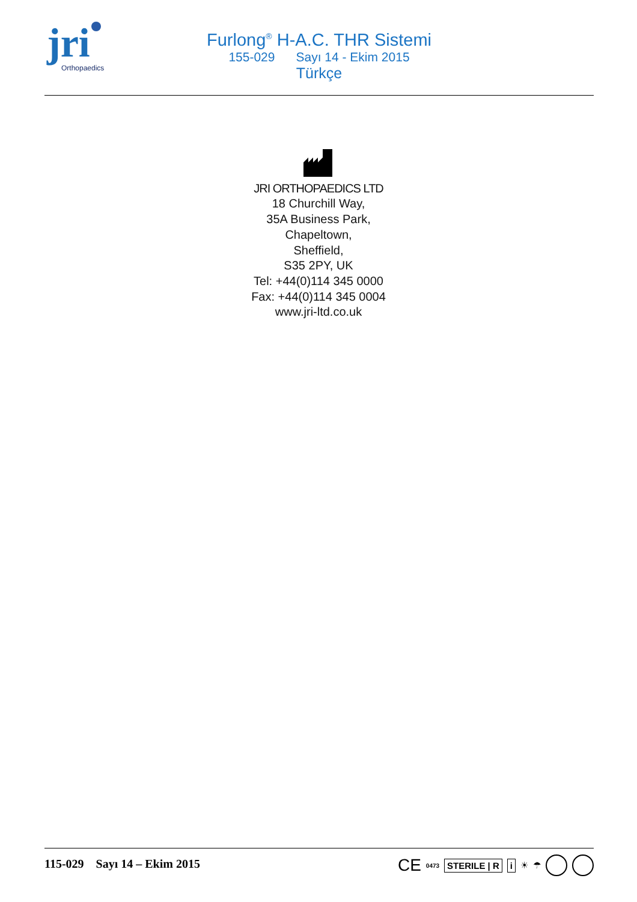jri Orthopaedics
Furlong<sup>®</sup> H-A.C. THR Sistemi
155-029 Sayı 14 - Ekim 2015
Türkçe
JRI ORTHOPAEDICS LTD
18 Churchill Way,
35A Business Park,
Chapeltown,
Sheffield,
S35 2PY, UK
Tel: +44(0)114 345 0000
Fax: +44(0)114 345 0004
www.jri-ltd.co.uk
115-029 Sayı 14 – Ekim 2015
CE 0473 STERILE | R i ☀ ☂